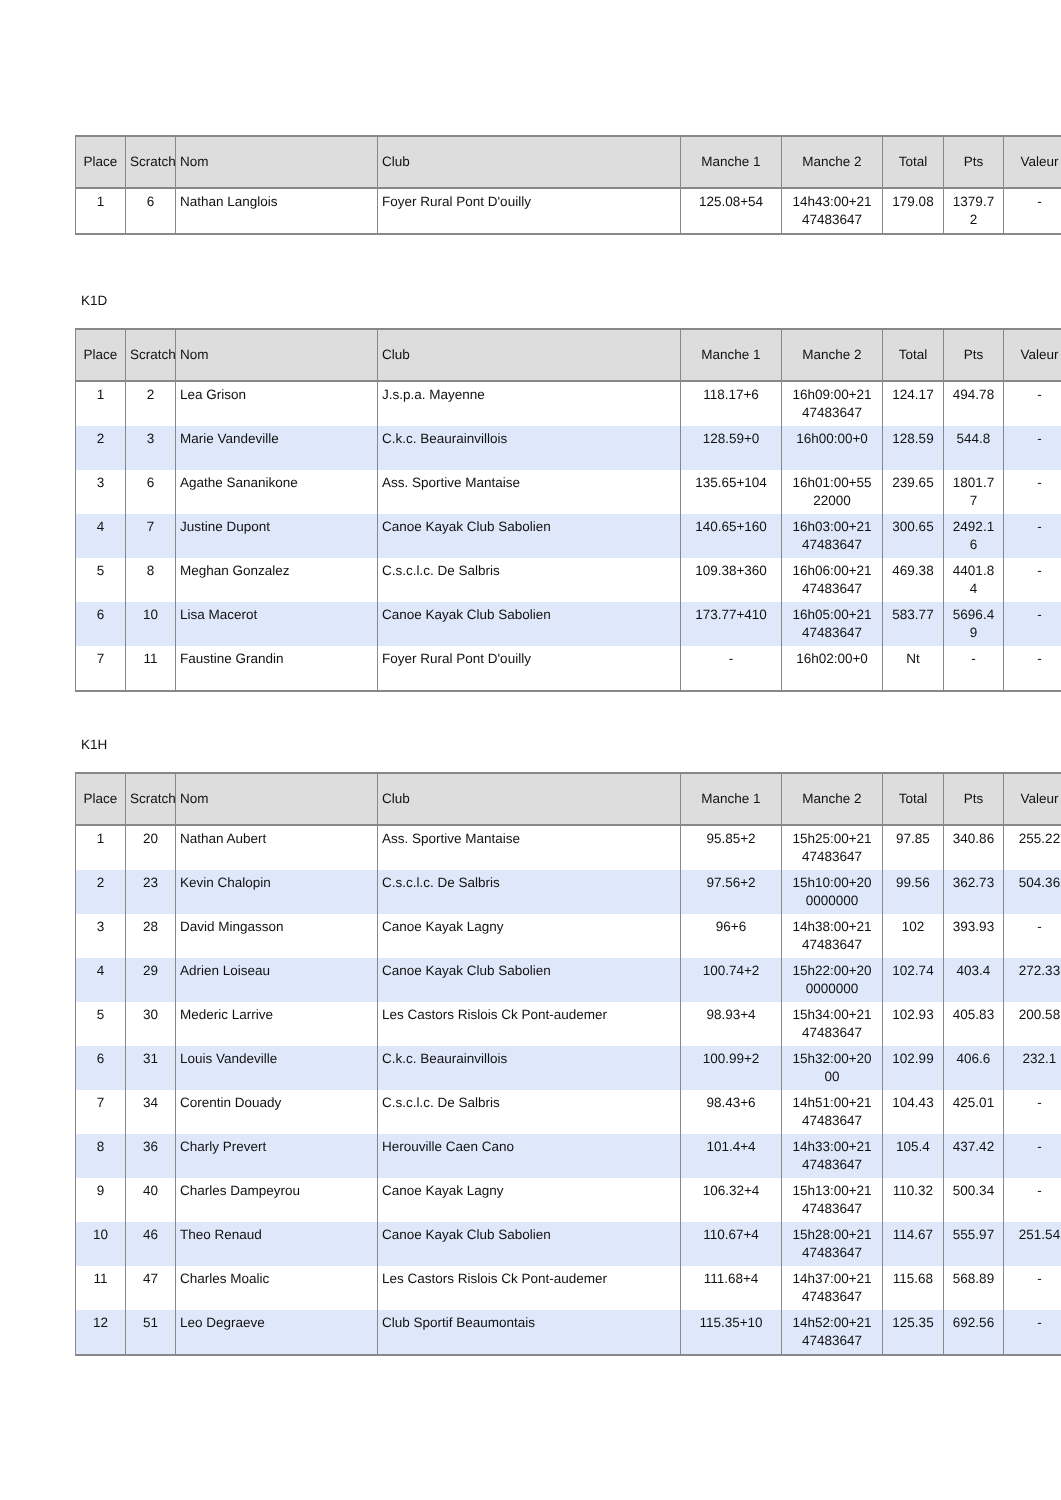| Place | Scratch | Nom | Club | Manche 1 | Manche 2 | Total | Pts | Valeur |
| --- | --- | --- | --- | --- | --- | --- | --- | --- |
| 1 | 6 | Nathan Langlois | Foyer Rural Pont D'ouilly | 125.08+54 | 14h43:00+21 47483647 | 179.08 | 1379.7 2 | - |
K1D
| Place | Scratch | Nom | Club | Manche 1 | Manche 2 | Total | Pts | Valeur |
| --- | --- | --- | --- | --- | --- | --- | --- | --- |
| 1 | 2 | Lea Grison | J.s.p.a. Mayenne | 118.17+6 | 16h09:00+21 47483647 | 124.17 | 494.78 | - |
| 2 | 3 | Marie Vandeville | C.k.c. Beaurainvillois | 128.59+0 | 16h00:00+0 | 128.59 | 544.8 | - |
| 3 | 6 | Agathe Sananikone | Ass. Sportive Mantaise | 135.65+104 | 16h01:00+55 22000 | 239.65 | 1801.7 7 | - |
| 4 | 7 | Justine Dupont | Canoe Kayak Club Sabolien | 140.65+160 | 16h03:00+21 47483647 | 300.65 | 2492.1 6 | - |
| 5 | 8 | Meghan Gonzalez | C.s.c.l.c. De Salbris | 109.38+360 | 16h06:00+21 47483647 | 469.38 | 4401.8 4 | - |
| 6 | 10 | Lisa Macerot | Canoe Kayak Club Sabolien | 173.77+410 | 16h05:00+21 47483647 | 583.77 | 5696.4 9 | - |
| 7 | 11 | Faustine Grandin | Foyer Rural Pont D'ouilly | - | 16h02:00+0 | Nt | - | - |
K1H
| Place | Scratch | Nom | Club | Manche 1 | Manche 2 | Total | Pts | Valeur |
| --- | --- | --- | --- | --- | --- | --- | --- | --- |
| 1 | 20 | Nathan Aubert | Ass. Sportive Mantaise | 95.85+2 | 15h25:00+21 47483647 | 97.85 | 340.86 | 255.22 |
| 2 | 23 | Kevin Chalopin | C.s.c.l.c. De Salbris | 97.56+2 | 15h10:00+20 0000000 | 99.56 | 362.73 | 504.36 |
| 3 | 28 | David Mingasson | Canoe Kayak Lagny | 96+6 | 14h38:00+21 47483647 | 102 | 393.93 | - |
| 4 | 29 | Adrien Loiseau | Canoe Kayak Club Sabolien | 100.74+2 | 15h22:00+20 0000000 | 102.74 | 403.4 | 272.33 |
| 5 | 30 | Mederic Larrive | Les Castors Rislois Ck Pont-audemer | 98.93+4 | 15h34:00+21 47483647 | 102.93 | 405.83 | 200.58 |
| 6 | 31 | Louis Vandeville | C.k.c. Beaurainvillois | 100.99+2 | 15h32:00+20 00 | 102.99 | 406.6 | 232.1 |
| 7 | 34 | Corentin Douady | C.s.c.l.c. De Salbris | 98.43+6 | 14h51:00+21 47483647 | 104.43 | 425.01 | - |
| 8 | 36 | Charly Prevert | Herouville Caen Cano | 101.4+4 | 14h33:00+21 47483647 | 105.4 | 437.42 | - |
| 9 | 40 | Charles Dampeyrou | Canoe Kayak Lagny | 106.32+4 | 15h13:00+21 47483647 | 110.32 | 500.34 | - |
| 10 | 46 | Theo Renaud | Canoe Kayak Club Sabolien | 110.67+4 | 15h28:00+21 47483647 | 114.67 | 555.97 | 251.54 |
| 11 | 47 | Charles Moalic | Les Castors Rislois Ck Pont-audemer | 111.68+4 | 14h37:00+21 47483647 | 115.68 | 568.89 | - |
| 12 | 51 | Leo Degraeve | Club Sportif Beaumontais | 115.35+10 | 14h52:00+21 47483647 | 125.35 | 692.56 | - |